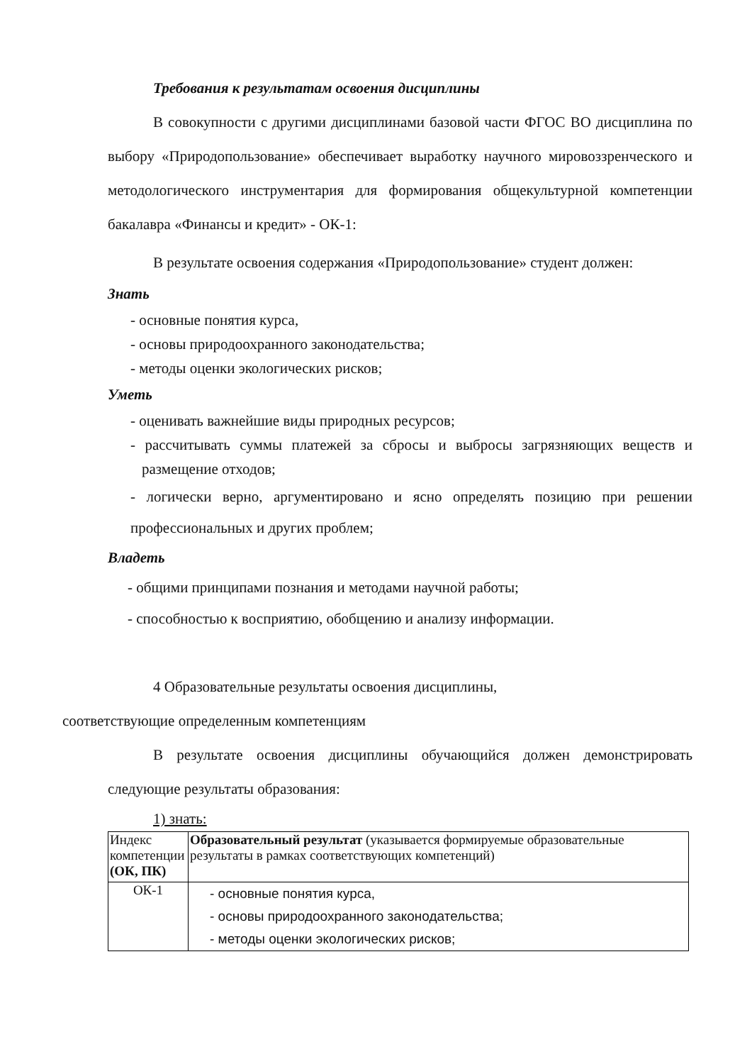Требования к результатам освоения дисциплины
В совокупности с другими дисциплинами базовой части ФГОС ВО дисциплина по выбору «Природопользование» обеспечивает выработку научного мировоззренческого и методологического инструментария для формирования общекультурной компетенции бакалавра «Финансы и кредит» - ОК-1:
В результате освоения содержания «Природопользование» студент должен:
Знать
- основные понятия курса,
- основы природоохранного законодательства;
- методы оценки экологических рисков;
Уметь
- оценивать важнейшие виды природных ресурсов;
- рассчитывать суммы платежей за сбросы и выбросы загрязняющих веществ и размещение отходов;
- логически верно, аргументировано и ясно определять позицию при решении профессиональных и других проблем;
Владеть
- общими принципами познания и методами научной работы;
- способностью к восприятию, обобщению и анализу информации.
4 Образовательные результаты освоения дисциплины,
соответствующие определенным компетенциям
В результате освоения дисциплины обучающийся должен демонстрировать следующие результаты образования:
1) знать:
| Индекс компетенции (ОК, ПК) | Образовательный результат (указывается формируемые образовательные результаты в рамках соответствующих компетенций) |
| ОК-1 | - основные понятия курса, - основы природоохранного законодательства; - методы оценки экологических рисков; |